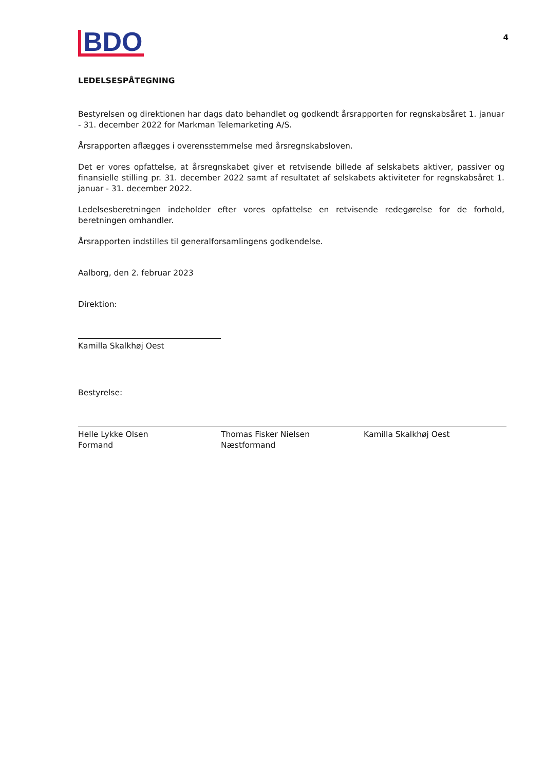BDO
4
LEDELSESPÅTEGNING
Bestyrelsen og direktionen har dags dato behandlet og godkendt årsrapporten for regnskabsåret 1. januar - 31. december 2022 for Markman Telemarketing A/S.
Årsrapporten aflægges i overensstemmelse med årsregnskabsloven.
Det er vores opfattelse, at årsregnskabet giver et retvisende billede af selskabets aktiver, passiver og finansielle stilling pr. 31. december 2022 samt af resultatet af selskabets aktiviteter for regnskabsåret 1. januar - 31. december 2022.
Ledelsesberetningen indeholder efter vores opfattelse en retvisende redegørelse for de forhold, beretningen omhandler.
Årsrapporten indstilles til generalforsamlingens godkendelse.
Aalborg, den 2. februar 2023
Direktion:
Kamilla Skalkhøj Oest
Bestyrelse:
Helle Lykke Olsen
Formand
Thomas Fisker Nielsen
Næstformand
Kamilla Skalkhøj Oest